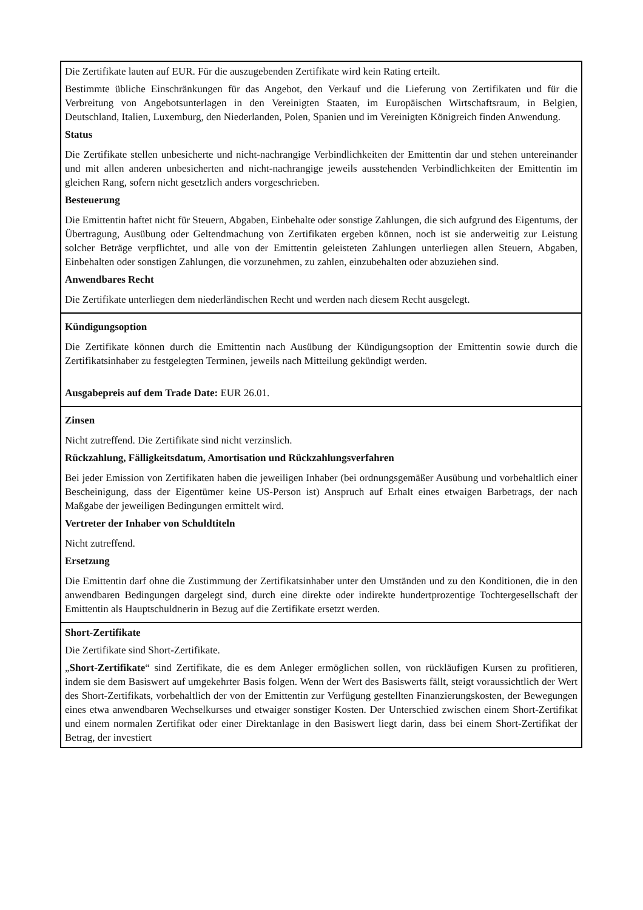| Die Zertifikate lauten auf EUR. Für die auszugebenden Zertifikate wird kein Rating erteilt. Bestimmte übliche Einschränkungen für das Angebot, den Verkauf und die Lieferung von Zertifikaten und für die Verbreitung von Angebotsunterlagen in den Vereinigten Staaten, im Europäischen Wirtschaftsraum, in Belgien, Deutschland, Italien, Luxemburg, den Niederlanden, Polen, Spanien und im Vereinigten Königreich finden Anwendung. Status Die Zertifikate stellen unbesicherte und nicht-nachrangige Verbindlichkeiten der Emittentin dar und stehen untereinander und mit allen anderen unbesicherten and nicht-nachrangige jeweils ausstehenden Verbindlichkeiten der Emittentin im gleichen Rang, sofern nicht gesetzlich anders vorgeschrieben. Besteuerung Die Emittentin haftet nicht für Steuern, Abgaben, Einbehalte oder sonstige Zahlungen, die sich aufgrund des Eigentums, der Übertragung, Ausübung oder Geltendmachung von Zertifikaten ergeben können, noch ist sie anderweitig zur Leistung solcher Beträge verpflichtet, und alle von der Emittentin geleisteten Zahlungen unterliegen allen Steuern, Abgaben, Einbehalten oder sonstigen Zahlungen, die vorzunehmen, zu zahlen, einzubehalten oder abzuziehen sind. Anwendbares Recht Die Zertifikate unterliegen dem niederländischen Recht und werden nach diesem Recht ausgelegt. |
| Kündigungsoption Die Zertifikate können durch die Emittentin nach Ausübung der Kündigungsoption der Emittentin sowie durch die Zertifikatsinhaber zu festgelegten Terminen, jeweils nach Mitteilung gekündigt werden. Ausgabepreis auf dem Trade Date: EUR 26.01. |
| Zinsen Nicht zutreffend. Die Zertifikate sind nicht verzinslich. Rückzahlung, Fälligkeitsdatum, Amortisation und Rückzahlungsverfahren Bei jeder Emission von Zertifikaten haben die jeweiligen Inhaber (bei ordnungsgemäßer Ausübung und vorbehaltlich einer Bescheinigung, dass der Eigentümer keine US-Person ist) Anspruch auf Erhalt eines etwaigen Barbetrags, der nach Maßgabe der jeweiligen Bedingungen ermittelt wird. Vertreter der Inhaber von Schuldtiteln Nicht zutreffend. Ersetzung Die Emittentin darf ohne die Zustimmung der Zertifikatsinhaber unter den Umständen und zu den Konditionen, die in den anwendbaren Bedingungen dargelegt sind, durch eine direkte oder indirekte hundertprozentige Tochtergesellschaft der Emittentin als Hauptschuldnerin in Bezug auf die Zertifikate ersetzt werden. |
| Short-Zertifikate Die Zertifikate sind Short-Zertifikate. „ Short-Zertifikate “ sind Zertifikate, die es dem Anleger ermöglichen sollen, von rückläufigen Kursen zu profitieren, indem sie dem Basiswert auf umgekehrter Basis folgen. Wenn der Wert des Basiswerts fällt, steigt voraussichtlich der Wert des Short-Zertifikats, vorbehaltlich der von der Emittentin zur Verfügung gestellten Finanzierungskosten, der Bewegungen eines etwa anwendbaren Wechselkurses und etwaiger sonstiger Kosten. Der Unterschied zwischen einem Short-Zertifikat und einem normalen Zertifikat oder einer Direktanlage in den Basiswert liegt darin, dass bei einem Short-Zertifikat der Betrag, der investiert |